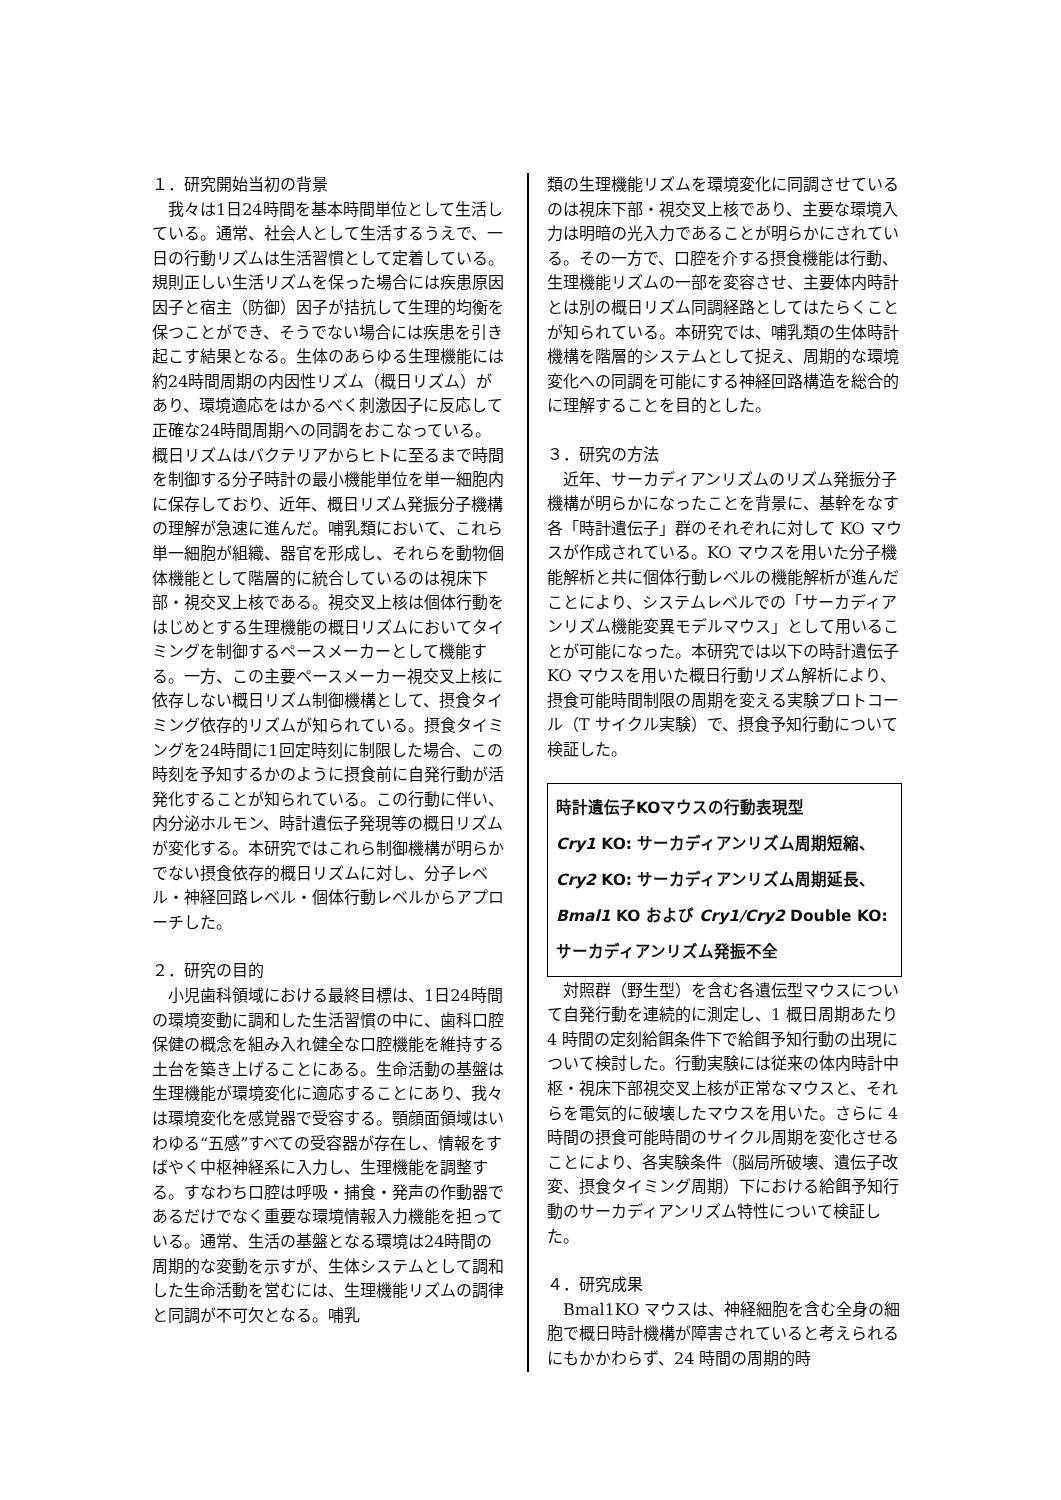１．研究開始当初の背景
　我々は1日24時間を基本時間単位として生活している。通常、社会人として生活するうえで、一日の行動リズムは生活習慣として定着している。規則正しい生活リズムを保った場合には疾患原因因子と宿主（防御）因子が拮抗して生理的均衡を保つことができ、そうでない場合には疾患を引き起こす結果となる。生体のあらゆる生理機能には約24時間周期の内因性リズム（概日リズム）があり、環境適応をはかるべく刺激因子に反応して正確な24時間周期への同調をおこなっている。概日リズムはバクテリアからヒトに至るまで時間を制御する分子時計の最小機能単位を単一細胞内に保存しており、近年、概日リズム発振分子機構の理解が急速に進んだ。哺乳類において、これら単一細胞が組織、器官を形成し、それらを動物個体機能として階層的に統合しているのは視床下部・視交叉上核である。視交叉上核は個体行動をはじめとする生理機能の概日リズムにおいてタイミングを制御するペースメーカーとして機能する。一方、この主要ペースメーカー視交叉上核に依存しない概日リズム制御機構として、摂食タイミング依存的リズムが知られている。摂食タイミングを24時間に1回定時刻に制限した場合、この時刻を予知するかのように摂食前に自発行動が活発化することが知られている。この行動に伴い、内分泌ホルモン、時計遺伝子発現等の概日リズムが変化する。本研究ではこれら制御機構が明らかでない摂食依存的概日リズムに対し、分子レベル・神経回路レベル・個体行動レベルからアプローチした。
２．研究の目的
　小児歯科領域における最終目標は、1日24時間の環境変動に調和した生活習慣の中に、歯科口腔保健の概念を組み入れ健全な口腔機能を維持する土台を築き上げることにある。生命活動の基盤は生理機能が環境変化に適応することにあり、我々は環境変化を感覚器で受容する。顎顔面領域はいわゆる“五感”すべての受容器が存在し、情報をすばやく中枢神経系に入力し、生理機能を調整する。すなわち口腔は呼吸・捕食・発声の作動器であるだけでなく重要な環境情報入力機能を担っている。通常、生活の基盤となる環境は24時間の周期的な変動を示すが、生体システムとして調和した生命活動を営むには、生理機能リズムの調律と同調が不可欠となる。哺乳
類の生理機能リズムを環境変化に同調させているのは視床下部・視交叉上核であり、主要な環境入力は明暗の光入力であることが明らかにされている。その一方で、口腔を介する摂食機能は行動、生理機能リズムの一部を変容させ、主要体内時計とは別の概日リズム同調経路としてはたらくことが知られている。本研究では、哺乳類の生体時計機構を階層的システムとして捉え、周期的な環境変化への同調を可能にする神経回路構造を総合的に理解することを目的とした。
３．研究の方法
　近年、サーカディアンリズムのリズム発振分子機構が明らかになったことを背景に、基幹をなす各「時計遺伝子」群のそれぞれに対して KO マウスが作成されている。KO マウスを用いた分子機能解析と共に個体行動レベルの機能解析が進んだことにより、システムレベルでの「サーカディアンリズム機能変異モデルマウス」として用いることが可能になった。本研究では以下の時計遺伝子 KO マウスを用いた概日行動リズム解析により、摂食可能時間制限の周期を変える実験プロトコール（T サイクル実験）で、摂食予知行動について検証した。
時計遺伝子KOマウスの行動表現型
Cry1 KO: サーカディアンリズム周期短縮、
Cry2 KO: サーカディアンリズム周期延長、
Bmal1 KO および Cry1/Cry2 Double KO: サーカディアンリズム発振不全
　対照群（野生型）を含む各遺伝型マウスについて自発行動を連続的に測定し、1 概日周期あたり 4 時間の定刻給餌条件下で給餌予知行動の出現について検討した。行動実験には従来の体内時計中枢・視床下部視交叉上核が正常なマウスと、それらを電気的に破壊したマウスを用いた。さらに 4 時間の摂食可能時間のサイクル周期を変化させることにより、各実験条件（脳局所破壊、遺伝子改変、摂食タイミング周期）下における給餌予知行動のサーカディアンリズム特性について検証した。
４．研究成果
　Bmal1KO マウスは、神経細胞を含む全身の細胞で概日時計機構が障害されていると考えられるにもかかわらず、24 時間の周期的時